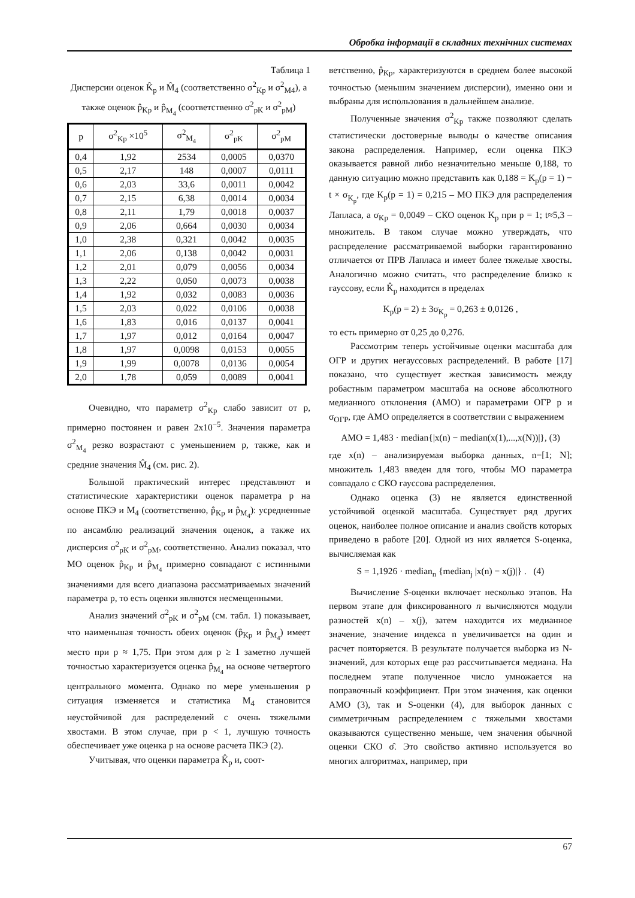Обробка інформації в складних технічних системах
Таблица 1
Дисперсии оценок K̂<sub>p</sub> и M̂<sub>4</sub> (соответственно σ<sup>2</sup><sub>Kp</sub> и σ<sup>2</sup><sub>M4</sub>), а также оценок p̂<sub>Kp</sub> и p̂<sub>M<sub>4</sub></sub> (соответственно σ<sup>2</sup><sub>pK</sub> и σ<sup>2</sup><sub>pM</sub>)
| p | σ<sup>2</sup><sub>Kp</sub> ×10<sup>5</sup> | σ<sup>2</sup><sub>M<sub>4</sub></sub> | σ<sup>2</sup><sub>pK</sub> | σ<sup>2</sup><sub>pM</sub> |
| --- | --- | --- | --- | --- |
| 0,4 | 1,92 | 2534 | 0,0005 | 0,0370 |
| 0,5 | 2,17 | 148 | 0,0007 | 0,0111 |
| 0,6 | 2,03 | 33,6 | 0,0011 | 0,0042 |
| 0,7 | 2,15 | 6,38 | 0,0014 | 0,0034 |
| 0,8 | 2,11 | 1,79 | 0,0018 | 0,0037 |
| 0,9 | 2,06 | 0,664 | 0,0030 | 0,0034 |
| 1,0 | 2,38 | 0,321 | 0,0042 | 0,0035 |
| 1,1 | 2,06 | 0,138 | 0,0042 | 0,0031 |
| 1,2 | 2,01 | 0,079 | 0,0056 | 0,0034 |
| 1,3 | 2,22 | 0,050 | 0,0073 | 0,0038 |
| 1,4 | 1,92 | 0,032 | 0,0083 | 0,0036 |
| 1,5 | 2,03 | 0,022 | 0,0106 | 0,0038 |
| 1,6 | 1,83 | 0,016 | 0,0137 | 0,0041 |
| 1,7 | 1,97 | 0,012 | 0,0164 | 0,0047 |
| 1,8 | 1,97 | 0,0098 | 0,0153 | 0,0055 |
| 1,9 | 1,99 | 0,0078 | 0,0136 | 0,0054 |
| 2,0 | 1,78 | 0,059 | 0,0089 | 0,0041 |
Очевидно, что параметр σ<sup>2</sup><sub>Kp</sub> слабо зависит от p, примерно постоянен и равен 2x10<sup>−5</sup>. Значения параметра σ<sup>2</sup><sub>M<sub>4</sub></sub> резко возрастают с уменьшением p, также, как и средние значения M̂<sub>4</sub> (см. рис. 2).
Большой практический интерес представляют и статистические характеристики оценок параметра p на основе ПКЭ и M<sub>4</sub> (соответственно, p̂<sub>Kp</sub> и p̂<sub>M<sub>4</sub></sub>): усредненные по ансамблю реализаций значения оценок, а также их дисперсия σ<sup>2</sup><sub>pK</sub> и σ<sup>2</sup><sub>pM</sub>, соответственно. Анализ показал, что МО оценок p̂<sub>Kp</sub> и p̂<sub>M<sub>4</sub></sub> примерно совпадают с истинными значениями для всего диапазона рассматриваемых значений параметра p, то есть оценки являются несмещенными.
Анализ значений σ<sup>2</sup><sub>pK</sub> и σ<sup>2</sup><sub>pM</sub> (см. табл. 1) показывает, что наименьшая точность обеих оценок (p̂<sub>Kp</sub> и p̂<sub>M<sub>4</sub></sub>) имеет место при p ≈ 1,75. При этом для p ≥ 1 заметно лучшей точностью характеризуется оценка p̂<sub>M<sub>4</sub></sub> на основе четвертого центрального момента. Однако по мере уменьшения p ситуация изменяется и статистика M<sub>4</sub> становится неустойчивой для распределений с очень тяжелыми хвостами. В этом случае, при p < 1, лучшую точность обеспечивает уже оценка p на основе расчета ПКЭ (2).
Учитывая, что оценки параметра K̂<sub>p</sub> и, соот-
ветственно, p̂<sub>Kp</sub>, характеризуются в среднем более высокой точностью (меньшим значением дисперсии), именно они и выбраны для использования в дальнейшем анализе.
Полученные значения σ<sup>2</sup><sub>Kp</sub> также позволяют сделать статистически достоверные выводы о качестве описания закона распределения. Например, если оценка ПКЭ оказывается равной либо незначительно меньше 0,188, то данную ситуацию можно представить как 0,188 = K<sub>p</sub>(p = 1) − t × σ<sub>K<sub>p</sub></sub>, где K<sub>p</sub>(p = 1) = 0,215 – МО ПКЭ для распределения Лапласа, а σ<sub>Kp</sub> = 0,0049 – СКО оценок K<sub>p</sub> при p = 1; t≈5,3 – множитель. В таком случае можно утверждать, что распределение рассматриваемой выборки гарантированно отличается от ПРВ Лапласа и имеет более тяжелые хвосты. Аналогично можно считать, что распределение близко к гауссову, если K̂<sub>p</sub> находится в пределах
K<sub>p</sub>(p = 2) ± 3σ<sub>K<sub>p</sub></sub> = 0,263 ± 0,0126 ,
то есть примерно от 0,25 до 0,276.
Рассмотрим теперь устойчивые оценки масштаба для ОГР и других негауссовых распределений. В работе [17] показано, что существует жесткая зависимость между робастным параметром масштаба на основе абсолютного медианного отклонения (АМО) и параметрами ОГР p и σ<sub>ОГР</sub>, где АМО определяется в соответствии с выражением
AMO = 1,483 · median{|x(n) − median(x(1),...,x(N))|}, (3)
где x(n) – анализируемая выборка данных, n=[1; N]; множитель 1,483 введен для того, чтобы МО параметра совпадало с СКО гауссова распределения.
Однако оценка (3) не является единственной устойчивой оценкой масштаба. Существует ряд других оценок, наиболее полное описание и анализ свойств которых приведено в работе [20]. Одной из них является S-оценка, вычисляемая как
S = 1,1926 · median<sub>n</sub> {median<sub>j</sub> |x(n) − x(j)|} . (4)
Вычисление S-оценки включает несколько этапов. На первом этапе для фиксированного n вычисляются модули разностей x(n) – x(j), затем находится их медианное значение, значение индекса n увеличивается на один и расчет повторяется. В результате получается выборка из N-значений, для которых еще раз рассчитывается медиана. На последнем этапе полученное число умножается на поправочный коэффициент. При этом значения, как оценки АМО (3), так и S-оценки (4), для выборок данных с симметричным распределением с тяжелыми хвостами оказываются существенно меньше, чем значения обычной оценки СКО σ̂. Это свойство активно используется во многих алгоритмах, например, при
67